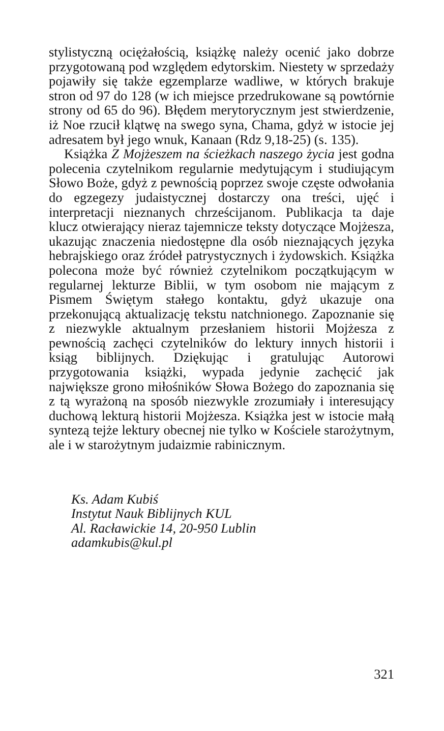stylistyczną ociężałością, książkę należy ocenić jako dobrze przygotowaną pod względem edytorskim. Niestety w sprzedaży pojawiły się także egzemplarze wadliwe, w których brakuje stron od 97 do 128 (w ich miejsce przedrukowane są powtórnie strony od 65 do 96). Błędem merytorycznym jest stwierdzenie, iż Noe rzucił klątwę na swego syna, Chama, gdyż w istocie jej adresatem był jego wnuk, Kanaan (Rdz 9,18-25) (s. 135).
Książka Z Mojżeszem na ścieżkach naszego życia jest godna polecenia czytelnikom regularnie medytującym i studiującym Słowo Boże, gdyż z pewnością poprzez swoje częste odwołania do egzegezy judaistycznej dostarczy ona treści, ujęć i interpretacji nieznanych chrześcijanom. Publikacja ta daje klucz otwierający nieraz tajemnicze teksty dotyczące Mojżesza, ukazując znaczenia niedostępne dla osób nieznających języka hebrajskiego oraz źródeł patrystycznych i żydowskich. Książka polecona może być również czytelnikom początkującym w regularnej lekturze Biblii, w tym osobom nie mającym z Pismem Świętym stałego kontaktu, gdyż ukazuje ona przekonującą aktualizację tekstu natchnionego. Zapoznanie się z niezwykle aktualnym przesłaniem historii Mojżesza z pewnością zachęci czytelników do lektury innych historii i ksiąg biblijnych. Dziękując i gratulując Autorowi przygotowania książki, wypada jedynie zachęcić jak największe grono miłośników Słowa Bożego do zapoznania się z tą wyrażoną na sposób niezwykle zrozumiały i interesujący duchową lekturą historii Mojżesza. Książka jest w istocie małą syntezą tejże lektury obecnej nie tylko w Kościele starożytnym, ale i w starożytnym judaizmie rabinicznym.
Ks. Adam Kubiś
Instytut Nauk Biblijnych KUL
Al. Racławickie 14, 20-950 Lublin
adamkubis@kul.pl
321